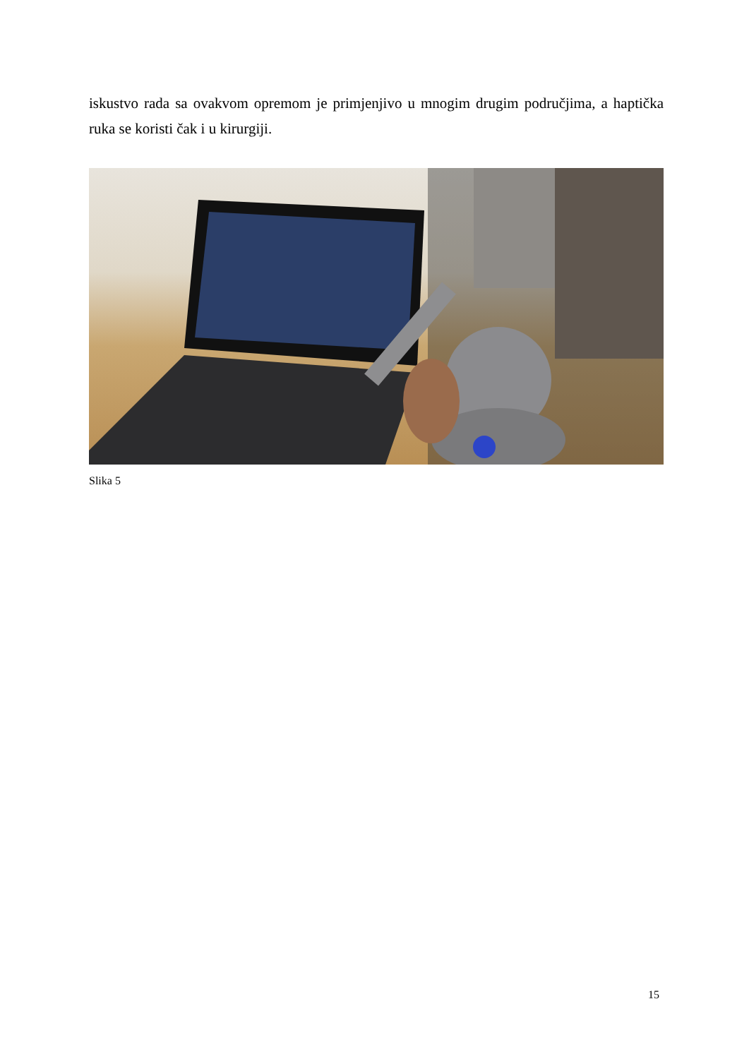iskustvo rada sa ovakvom opremom je primjenjivo u mnogim drugim područjima, a haptička ruka se koristi čak i u kirurgiji.
Slika 5
15